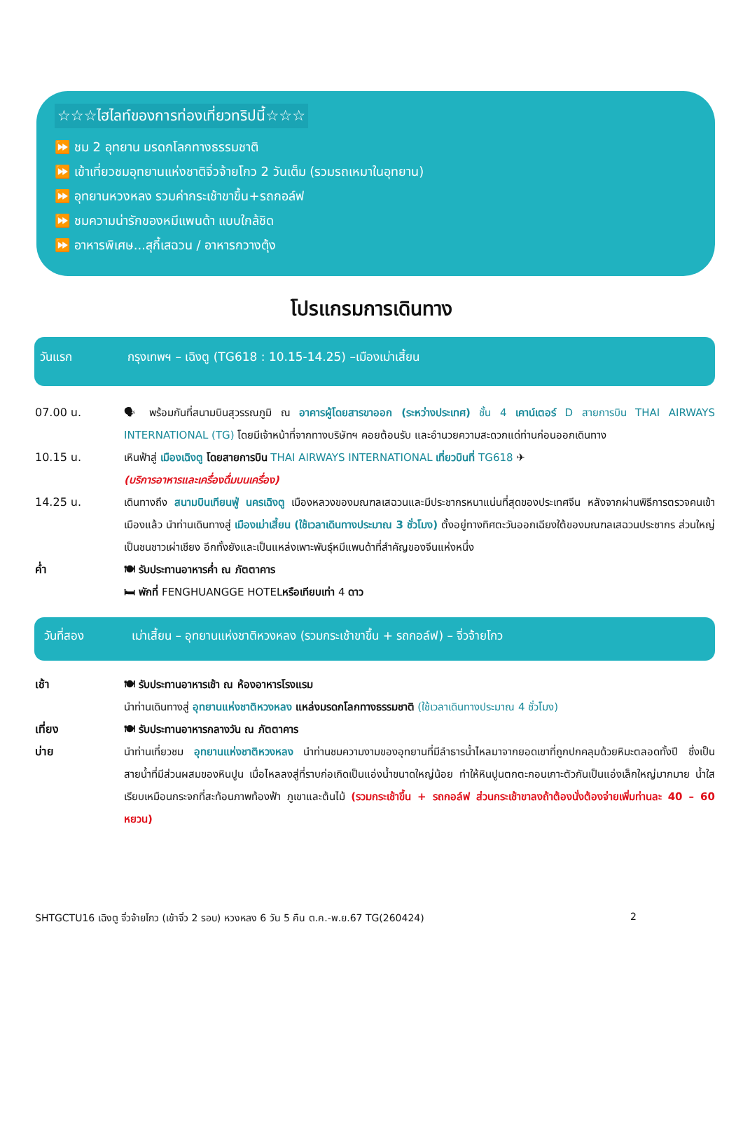☆☆☆ไฮไลท์ของการท่องเที่ยวทริปนี้☆☆☆
⏩ ชม 2 อุทยาน มรดกโลกทางธรรมชาติ
⏩ เข้าเที่ยวชมอุทยานแห่งชาติจิ่วจ้ายโกว 2 วันเต็ม (รวมรถเหมาในอุทยาน)
⏩ อุทยานหวงหลง รวมค่ากระเช้าขาขึ้น+รถกอล์ฟ
⏩ ชมความน่ารักของหมีแพนด้า แบบใกล้ชิด
⏩ อาหารพิเศษ...สุกี้เสฉวน / อาหารกวางตุ้ง
โปรแกรมการเดินทาง
วันแรก กรุงเทพฯ – เฉิงตู (TG618 : 10.15-14.25) –เมืองเม่าเสี้ยน
07.00 น. 🗣 พร้อมกันที่สนามบินสุวรรณภูมิ ณ อาคารผู้โดยสารขาออก (ระหว่างประเทศ) ชั้น 4 เคาน์เตอร์ D สายการบิน THAI AIRWAYS INTERNATIONAL (TG) โดยมีเจ้าหน้าที่จากทางบริษัทฯ คอยต้อนรับ และอำนวยความสะดวกแด่ท่านก่อนออกเดินทาง
10.15 น. เหินฟ้าสู่ เมืองเฉิงตู โดยสายการบิน THAI AIRWAYS INTERNATIONAL เที่ยวบินที่ TG618 ✈
(บริการอาหารและเครื่องดื่มบนเครื่อง)
14.25 น. เดินทางถึง สนามบินเทียนฟู่ นครเฉิงตู เมืองหลวงของมณฑลเสฉวนและมีประชากรหนาแน่นที่สุดของประเทศจีน หลังจากผ่านพิธีการตรวจคนเข้าเมืองแล้ว นำท่านเดินทางสู่ เมืองเม่าเสี้ยน (ใช้เวลาเดินทางประมาณ 3 ชั่วโมง) ตั้งอยู่ทางทิศตะวันออกเฉียงใต้ของมณฑลเสฉวนประชากร ส่วนใหญ่เป็นชนชาวเผ่าเชียง อีกทั้งยังและเป็นแหล่งเพาะพันธุ์หมีแพนด้าที่สำคัญของจีนแห่งหนึ่ง
ค่ำ 🍽 รับประทานอาหารค่ำ ณ ภัตตาคาร
🛏 พักที่ FENGHUANGGE HOTELหรือเทียบเท่า 4 ดาว
วันที่สอง เม่าเสี้ยน – อุทยานแห่งชาติหวงหลง (รวมกระเช้าขาขึ้น + รถกอล์ฟ) – จิ่วจ้ายโกว
เช้า 🍽 รับประทานอาหารเช้า ณ ห้องอาหารโรงแรม
นำท่านเดินทางสู่ อุทยานแห่งชาติหวงหลง แหล่งมรดกโลกทางธรรมชาติ (ใช้เวลาเดินทางประมาณ 4 ชั่วโมง)
เที่ยง 🍽 รับประทานอาหารกลางวัน ณ ภัตตาคาร
บ่าย นำท่านเที่ยวชม อุทยานแห่งชาติหวงหลง นำท่านชมความงามของอุทยานที่มีลำธารน้ำไหลมาจากยอดเขาที่ถูกปกคลุมด้วยหิมะตลอดทั้งปี ซึ่งเป็นสายน้ำที่มีส่วนผสมของหินปูน เมื่อไหลลงสู่ที่ราบก่อเกิดเป็นแอ่งน้ำขนาดใหญ่น้อย ทำให้หินปูนตกตะกอนเกาะตัวกันเป็นแอ่งเล็กใหญ่มากมาย น้ำใสเรียบเหมือนกระจกที่สะท้อนภาพท้องฟ้า ภูเขาและต้นไม้ (รวมกระเช้าขึ้น + รถกอล์ฟ ส่วนกระเช้าขาลงถ้าต้องนั่งต้องจ่ายเพิ่มท่านละ 40 – 60 หยวน)
SHTGCTU16 เฉิงตู จิ่วจ้ายโกว (เข้าจิ่ว 2 รอบ) หวงหลง 6 วัน 5 คืน ต.ค.-พ.ย.67 TG(260424) 2